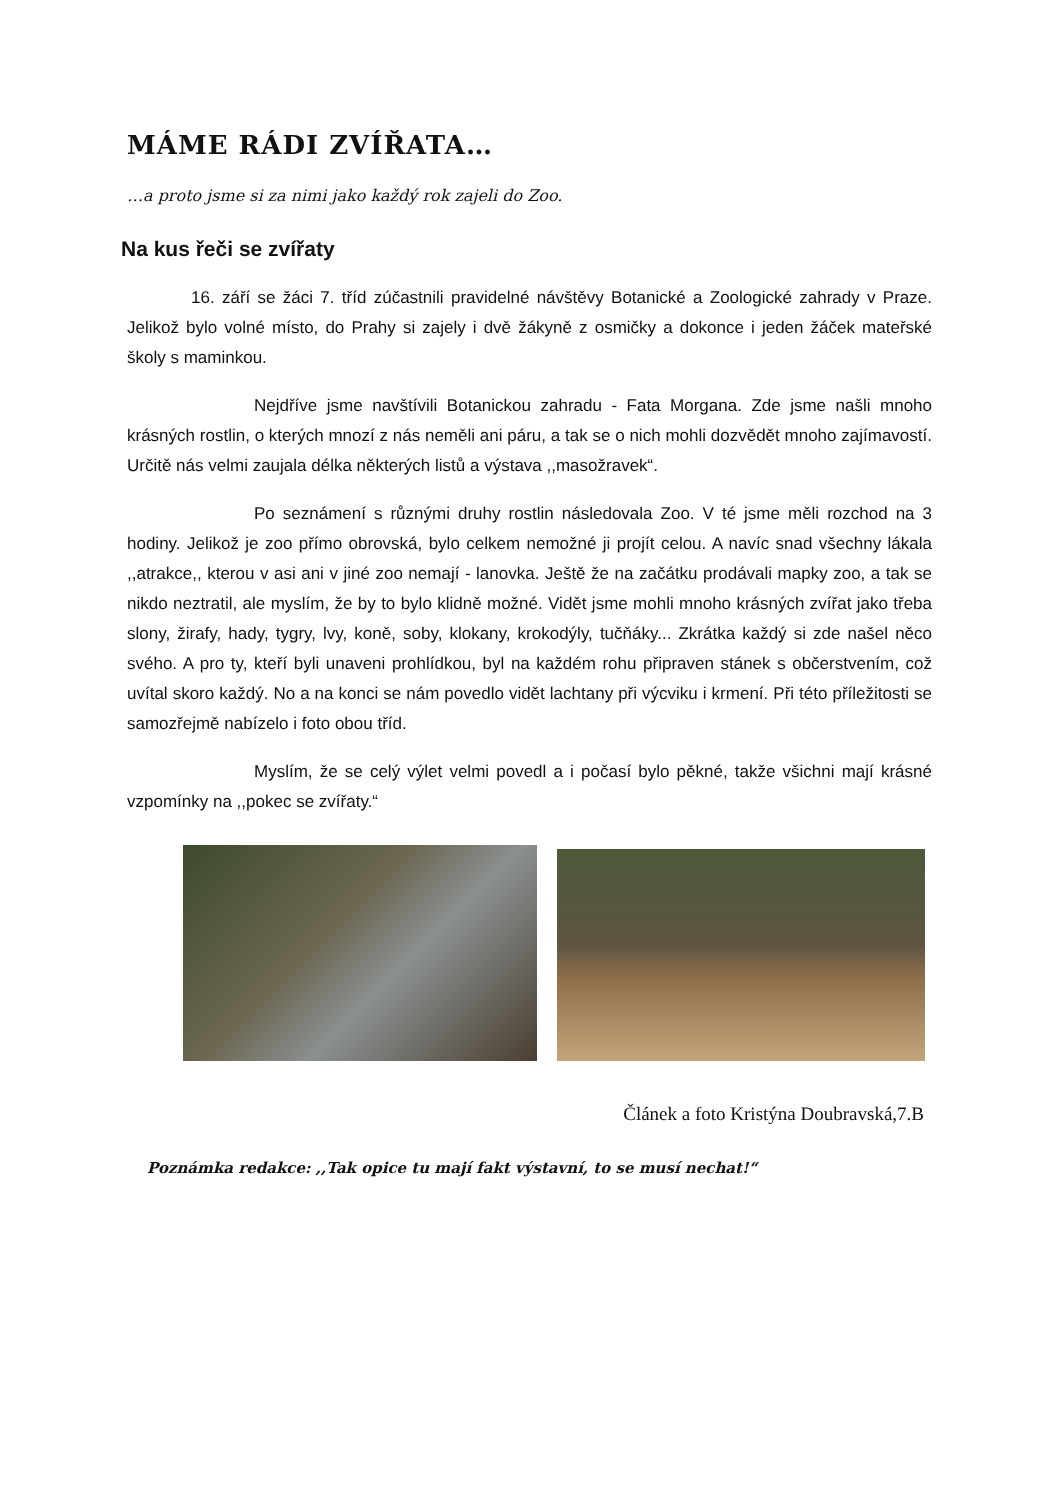MÁME RÁDI ZVÍŘATA…
…a proto jsme si za nimi jako každý rok zajeli do Zoo.
Na kus řeči se zvířaty
16. září se žáci 7. tříd zúčastnili pravidelné návštěvy Botanické a Zoologické zahrady v Praze. Jelikož bylo volné místo, do Prahy si zajely i dvě žákyně z osmičky a dokonce i jeden žáček mateřské školy s maminkou.
Nejdříve jsme navštívili Botanickou zahradu - Fata Morgana. Zde jsme našli mnoho krásných rostlin, o kterých mnozí z nás neměli ani páru, a tak se o nich mohli dozvědět mnoho zajímavostí. Určitě nás velmi zaujala délka některých listů a výstava ,,masožravek“.
Po seznámení s různými druhy rostlin následovala Zoo. V té jsme měli rozchod na 3 hodiny. Jelikož je zoo přímo obrovská, bylo celkem nemožné ji projít celou. A navíc snad všechny lákala ,,atrakce,, kterou v asi ani v jiné zoo nemají - lanovka. Ještě že na začátku prodávali mapky zoo, a tak se nikdo neztratil, ale myslím, že by to bylo klidně možné. Vidět jsme mohli mnoho krásných zvířat jako třeba slony, žirafy, hady, tygry, lvy, koně, soby, klokany, krokodýly, tučňáky... Zkrátka každý si zde našel něco svého. A pro ty, kteří byli unaveni prohlídkou, byl na každém rohu připraven stánek s občerstvením, což uvítal skoro každý. No a na konci se nám povedlo vidět lachtany při výcviku i krmení. Při této příležitosti se samozřejmě nabízelo i foto obou tříd.
Myslím, že se celý výlet velmi povedl a i počasí bylo pěkné, takže všichni mají krásné vzpomínky na ,,pokec se zvířaty.“
Článek a foto Kristýna Doubravská,7.B
Poznámka redakce: ,,Tak opice tu mají fakt výstavní, to se musí nechat!“